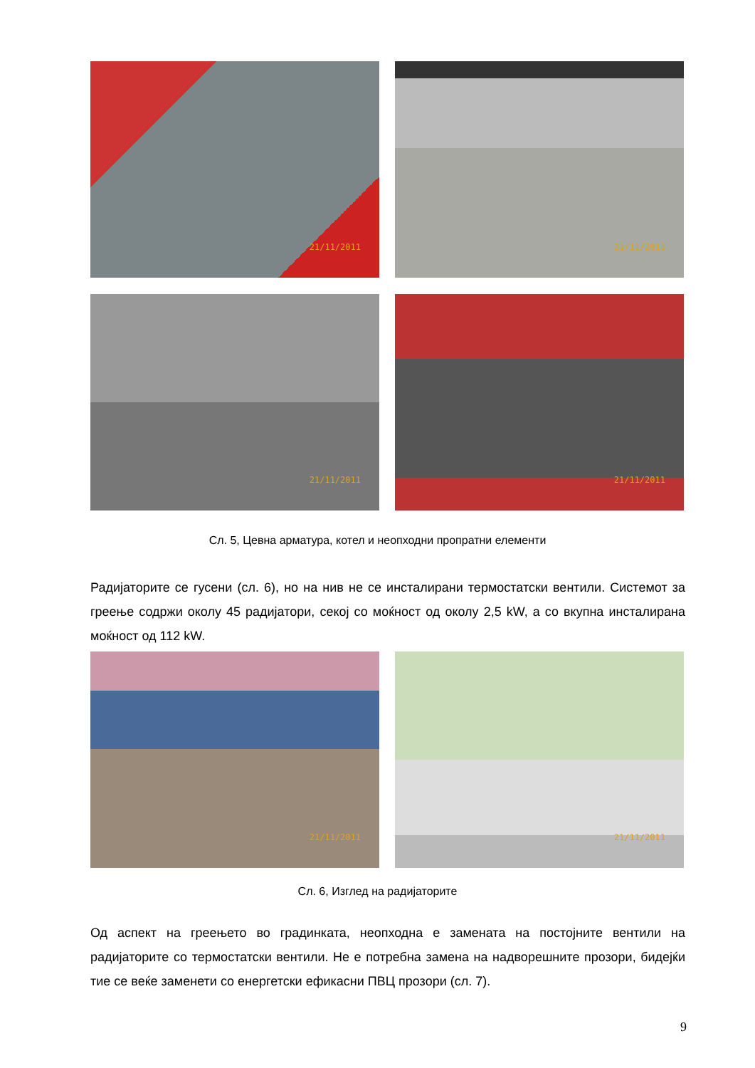21/11/2011
21/11/2011
21/11/2011
21/11/2011
Сл. 5, Цевна арматура, котел и неопходни пропратни елементи
Радијаторите се гусени (сл. 6), но на нив не се инсталирани термостатски вентили. Системот за греење содржи околу 45 радијатори, секој со моќност од околу 2,5 kW, а со вкупна инсталирана моќност од 112 kW.
21/11/2011
21/11/2011
Сл. 6, Изглед на радијаторите
Од аспект на греењето во градинката, неопходна е замената на постојните вентили на радијаторите со термостатски вентили. Не е потребна замена на надворешните прозори, бидејќи тие се веќе заменети со енергетски ефикасни ПВЦ прозори (сл. 7).
9